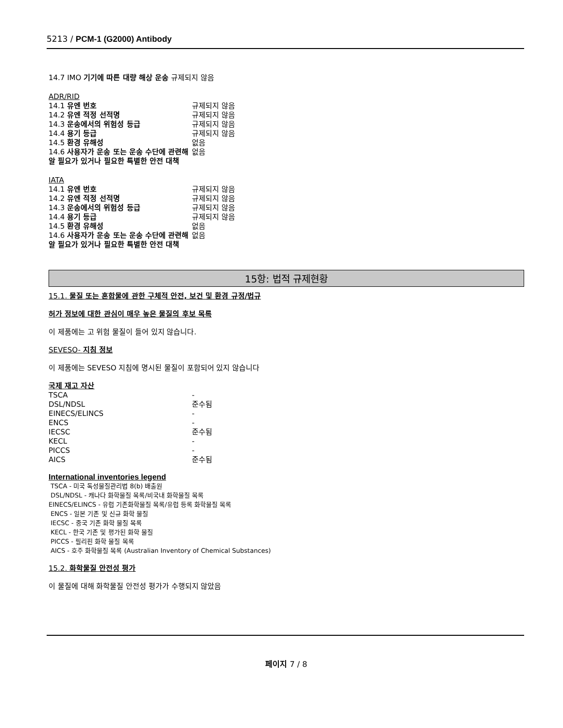5213 / PCM-1 (G2000) Antibody
14.7 IMO 기기에 따른 대량 해상 운송 규제되지 않음
ADR/RID
| 14.1 유엔 번호 | 규제되지 않음 |
| 14.2 유엔 적정 선적명 | 규제되지 않음 |
| 14.3 운송에서의 위험성 등급 | 규제되지 않음 |
| 14.4 용기 등급 | 규제되지 않음 |
| 14.5 환경 유해성 | 없음 |
| 14.6 사용자가 운송 또는 운송 수단에 관련해 알 필요가 있거나 필요한 특별한 안전 대책 | 없음 |
IATA
| 14.1 유엔 번호 | 규제되지 않음 |
| 14.2 유엔 적정 선적명 | 규제되지 않음 |
| 14.3 운송에서의 위험성 등급 | 규제되지 않음 |
| 14.4 용기 등급 | 규제되지 않음 |
| 14.5 환경 유해성 | 없음 |
| 14.6 사용자가 운송 또는 운송 수단에 관련해 알 필요가 있거나 필요한 특별한 안전 대책 | 없음 |
15항: 법적 규제현황
15.1. 물질 또는 혼합물에 관한 구체적 안전, 보건 및 환경 규정/법규
허가 정보에 대한 관심이 매우 높은 물질의 후보 목록
이 제품에는 고 위험 물질이 들어 있지 않습니다.
SEVESO- 지침 정보
이 제품에는 SEVESO 지침에 명시된 물질이 포함되어 있지 않습니다
국제 재고 자산
| TSCA | - |
| DSL/NDSL | 준수됨 |
| EINECS/ELINCS | - |
| ENCS | - |
| IECSC | 준수됨 |
| KECL | - |
| PICCS | - |
| AICS | 준수됨 |
International inventories legend
TSCA - 미국 독성물질관리법 8(b) 배출원
DSL/NDSL - 캐나다 화학물질 목록/비국내 화학물질 목록
EINECS/ELINCS - 유럽 기존화학물질 목록/유럽 등록 화학물질 목록
ENCS - 일본 기존 및 신규 화학 물질
IECSC - 중국 기존 화학 물질 목록
KECL - 한국 기존 및 평가된 화학 물질
PICCS - 필리핀 화학 물질 목록
AICS - 호주 화학물질 목록 (Australian Inventory of Chemical Substances)
15.2. 화학물질 안전성 평가
이 물질에 대해 화학물질 안전성 평가가 수행되지 않았음
페이지 7 / 8